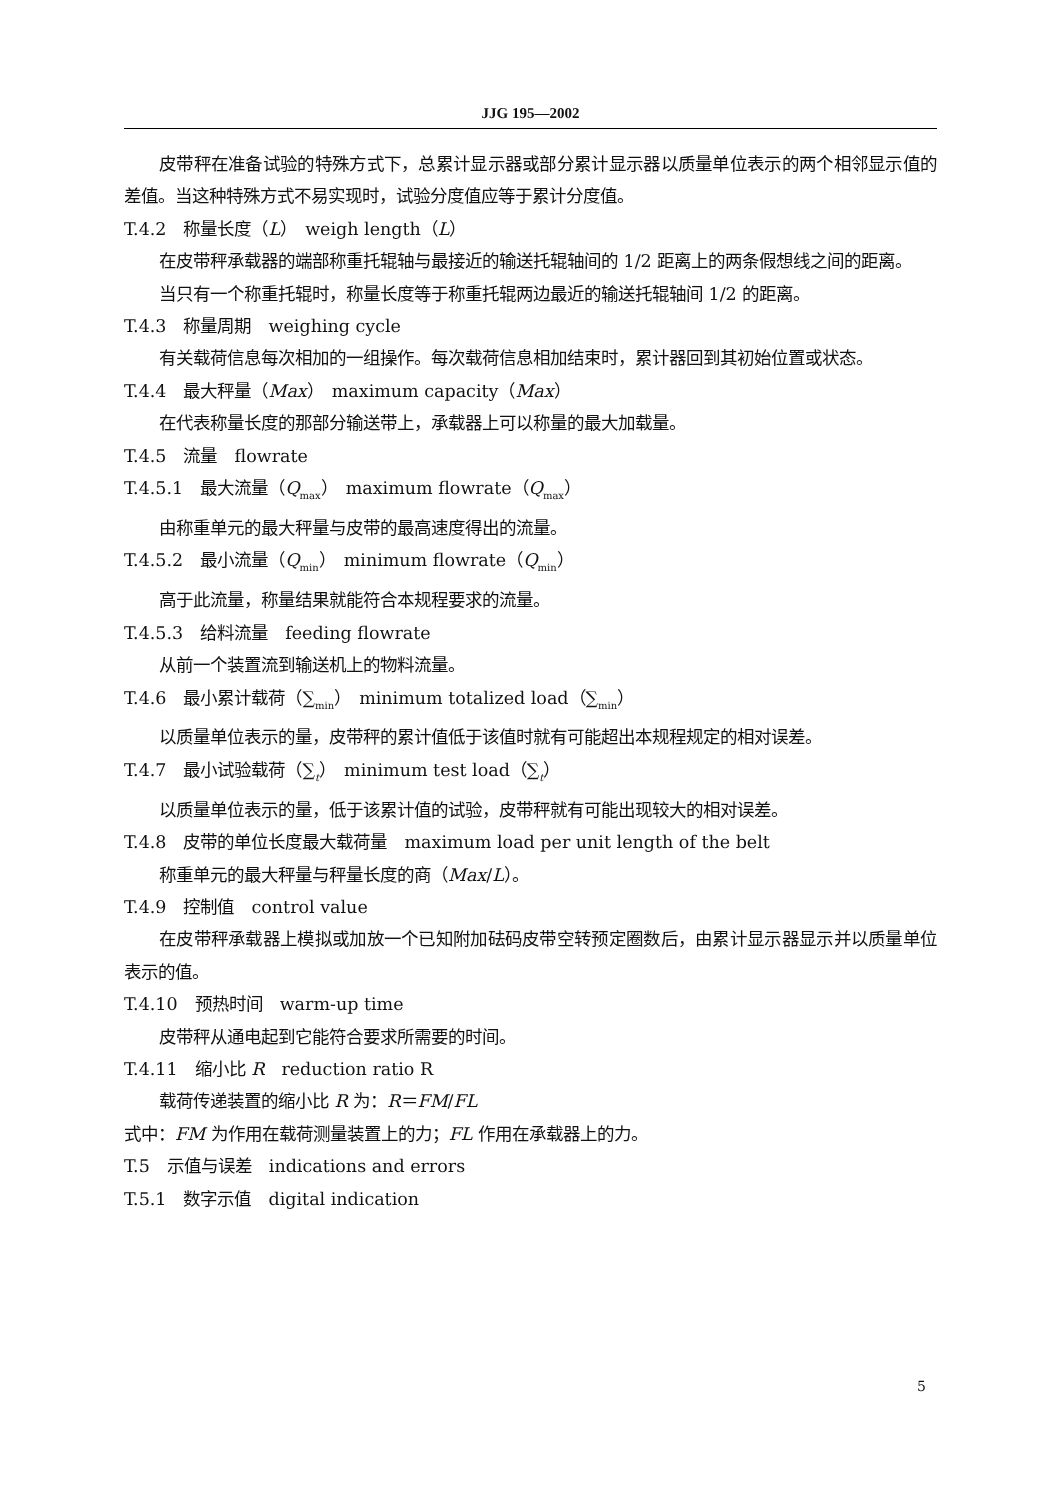JJG 195—2002
皮带秤在准备试验的特殊方式下，总累计显示器或部分累计显示器以质量单位表示的两个相邻显示值的差值。当这种特殊方式不易实现时，试验分度值应等于累计分度值。
T.4.2　称量长度（L）　weigh length（L）
在皮带秤承载器的端部称重托辊轴与最接近的输送托辊轴间的 1/2 距离上的两条假想线之间的距离。
当只有一个称重托辊时，称量长度等于称重托辊两边最近的输送托辊轴间 1/2 的距离。
T.4.3　称量周期　weighing cycle
有关载荷信息每次相加的一组操作。每次载荷信息相加结束时，累计器回到其初始位置或状态。
T.4.4　最大秤量（Max）　maximum capacity（Max）
在代表称量长度的那部分输送带上，承载器上可以称量的最大加载量。
T.4.5　流量　flowrate
T.4.5.1　最大流量（Q<sub>max</sub>）　maximum flowrate（Q<sub>max</sub>）
由称重单元的最大秤量与皮带的最高速度得出的流量。
T.4.5.2　最小流量（Q<sub>min</sub>）　minimum flowrate（Q<sub>min</sub>）
高于此流量，称量结果就能符合本规程要求的流量。
T.4.5.3　给料流量　feeding flowrate
从前一个装置流到输送机上的物料流量。
T.4.6　最小累计载荷（∑<sub>min</sub>）　minimum totalized load（∑<sub>min</sub>）
以质量单位表示的量，皮带秤的累计值低于该值时就有可能超出本规程规定的相对误差。
T.4.7　最小试验载荷（∑<sub>t</sub>）　minimum test load（∑<sub>t</sub>）
以质量单位表示的量，低于该累计值的试验，皮带秤就有可能出现较大的相对误差。
T.4.8　皮带的单位长度最大载荷量　maximum load per unit length of the belt
称重单元的最大秤量与秤量长度的商（Max/L）。
T.4.9　控制值　control value
在皮带秤承载器上模拟或加放一个已知附加砝码皮带空转预定圈数后，由累计显示器显示并以质量单位表示的值。
T.4.10　预热时间　warm-up time
皮带秤从通电起到它能符合要求所需要的时间。
T.4.11　缩小比 R　reduction ratio R
载荷传递装置的缩小比 R 为：R＝FM/FL
式中：FM 为作用在载荷测量装置上的力；FL 作用在承载器上的力。
T.5　示值与误差　indications and errors
T.5.1　数字示值　digital indication
5